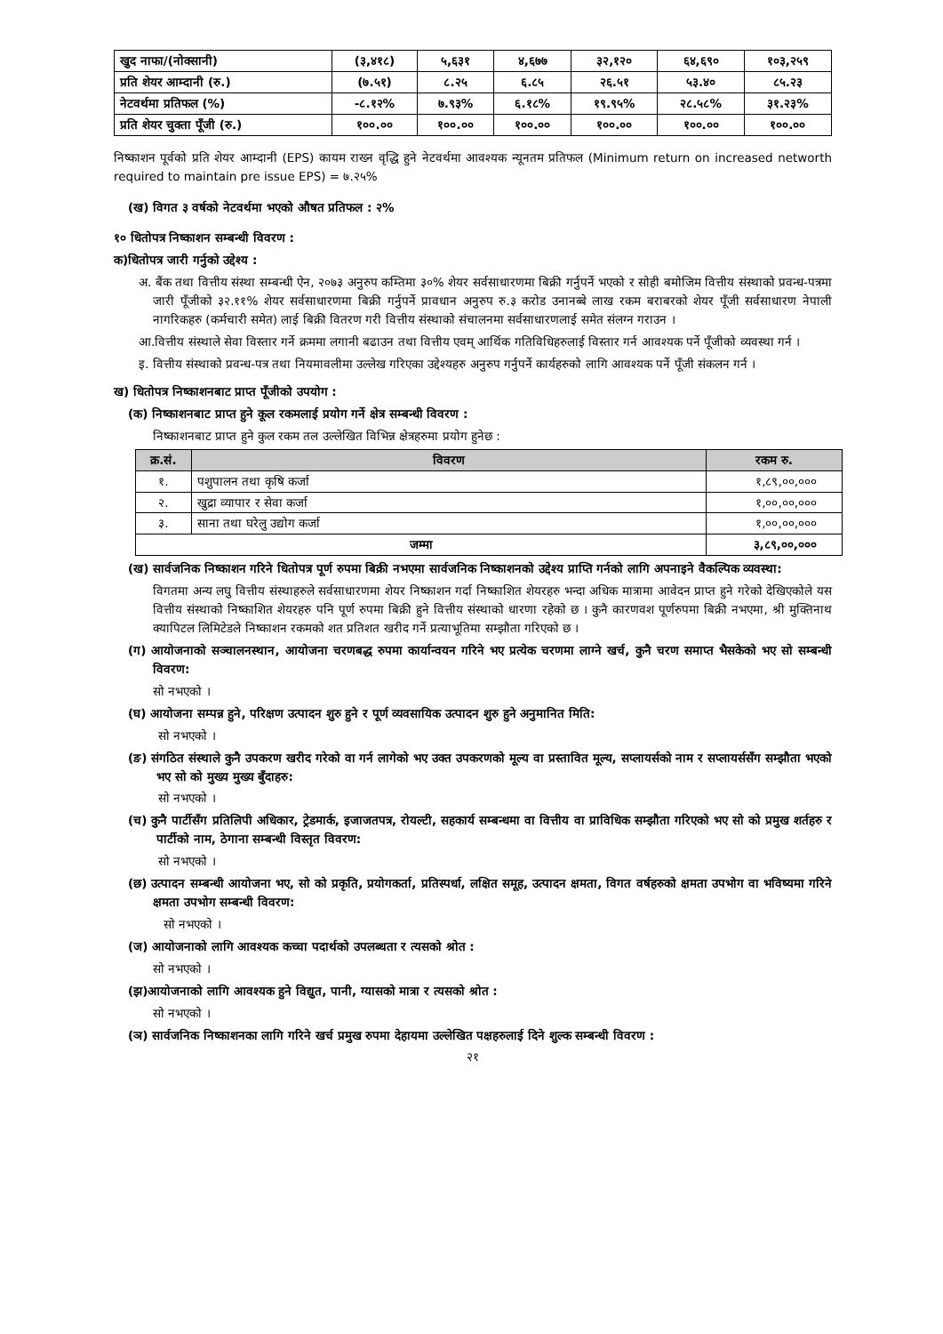| खुद नाफा/(नोक्सानी) | (३,४१८) | ५,६३१ | ४,६७७ | ३२,१२० | ६४,६९० | १०३,२५९ |
| प्रति शेयर आम्दानी (रु.) | (७.५१) | ८.२५ | ६.८५ | २६.५१ | ५३.४० | ८५.२३ |
| नेटवर्थमा प्रतिफल (%) | -८.१२% | ७.९३% | ६.१८% | १९.९५% | २८.५८% | ३१.२३% |
| प्रति शेयर चुक्ता पूँजी (रु.) | १००.०० | १००.०० | १००.०० | १००.०० | १००.०० | १००.०० |
निष्काशन पूर्वको प्रति शेयर आम्दानी (EPS) कायम राख्न वृद्धि हुने नेटवर्थमा आवश्यक न्यूनतम प्रतिफल (Minimum return on increased networth required to maintain pre issue EPS) = ७.२५%
(ख) विगत ३ वर्षको नेटवर्थमा भएको औषत प्रतिफल : २%
१० धितोपत्र निष्काशन सम्बन्धी विवरण :
क)धितोपत्र जारी गर्नुको उद्देश्य :
अ. बैंक तथा वित्तीय संस्था सम्बन्धी ऐन, २०७३ अनुरुप कम्तिमा ३०% शेयर सर्वसाधारणमा बिक्री गर्नुपर्ने भएको र सोही बमोजिम वित्तीय संस्थाको प्रवन्ध-पत्रमा जारी पूँजीको ३२.११% शेयर सर्वसाधारणमा बिक्री गर्नुपर्ने प्रावधान अनुरुप रु.३ करोड उनानब्बे लाख रकम बराबरको शेयर पूँजी सर्वसाधारण नेपाली नागरिकहरु (कर्मचारी समेत) लाई बिक्री वितरण गरी वित्तीय संस्थाको संचालनमा सर्वसाधारणलाई समेत संलग्न गराउन ।
आ.वित्तीय संस्थाले सेवा विस्तार गर्ने क्रममा लगानी बढाउन तथा वित्तीय एवम् आर्थिक गतिविधिहरुलाई विस्तार गर्न आवश्यक पर्ने पूँजीको व्यवस्था गर्न ।
इ. वित्तीय संस्थाको प्रवन्ध-पत्र तथा नियमावलीमा उल्लेख गरिएका उद्देश्यहरु अनुरुप गर्नुपर्ने कार्यहरुको लागि आवश्यक पर्ने पूँजी संकलन गर्न ।
ख) धितोपत्र निष्काशनबाट प्राप्त पूँजीको उपयोग :
(क) निष्काशनबाट प्राप्त हुने कूल रकमलाई प्रयोग गर्ने क्षेत्र सम्बन्धी विवरण :
निष्काशनबाट प्राप्त हुने कुल रकम तल उल्लेखित विभिन्न क्षेत्रहरुमा प्रयोग हुनेछ :
| क्र.सं. | विवरण | रकम रु. |
| --- | --- | --- |
| १. | पशुपालन तथा कृषि कर्जा | १,८९,००,००० |
| २. | खुद्रा व्यापार र सेवा कर्जा | १,००,००,००० |
| ३. | साना तथा घरेलु उद्योग कर्जा | १,००,००,००० |
| जम्मा | | ३,८९,००,००० |
(ख) सार्वजनिक निष्काशन गरिने धितोपत्र पूर्ण रुपमा बिक्री नभएमा सार्वजनिक निष्काशनको उद्देश्य प्राप्ति गर्नको लागि अपनाइने वैकल्पिक व्यवस्था:
विगतमा अन्य लघु वित्तीय संस्थाहरुले सर्वसाधारणमा शेयर निष्काशन गर्दा निष्काशित शेयरहरु भन्दा अधिक मात्रामा आवेदन प्राप्त हुने गरेको देखिएकोले यस वित्तीय संस्थाको निष्काशित शेयरहरु पनि पूर्ण रुपमा बिक्री हुने वित्तीय संस्थाको धारणा रहेको छ । कुनै कारणवश पूर्णरुपमा बिक्री नभएमा, श्री मुक्तिनाथ क्यापिटल लिमिटेडले निष्काशन रकमको शत प्रतिशत खरीद गर्ने प्रत्याभूतिमा सम्झौता गरिएको छ ।
(ग) आयोजनाको सञ्चालनस्थान, आयोजना चरणबद्ध रुपमा कार्यान्वयन गरिने भए प्रत्येक चरणमा लाग्ने खर्च, कुनै चरण समाप्त भैसकेको भए सो सम्बन्धी विवरण:
सो नभएको ।
(घ) आयोजना सम्पन्न हुने, परिक्षण उत्पादन शुरु हुने र पूर्ण व्यवसायिक उत्पादन शुरु हुने अनुमानित मिति:
सो नभएको ।
(ङ) संगठित संस्थाले कुनै उपकरण खरीद गरेको वा गर्न लागेको भए उक्त उपकरणको मूल्य वा प्रस्तावित मूल्य, सप्लायर्सको नाम र सप्लायर्ससँग सम्झौता भएको भए सो को मुख्य मुख्य बुँदाहरु:
सो नभएको ।
(च) कुनै पार्टीसँग प्रतिलिपी अधिकार, ट्रेडमार्क, इजाजतपत्र, रोयल्टी, सहकार्य सम्बन्धमा वा वित्तीय वा प्राविधिक सम्झौता गरिएको भए सो को प्रमुख शर्तहरु र पार्टीको नाम, ठेगाना सम्बन्धी विस्तृत विवरण:
सो नभएको ।
(छ) उत्पादन सम्बन्धी आयोजना भए, सो को प्रकृति, प्रयोगकर्ता, प्रतिस्पर्धा, लक्षित समूह, उत्पादन क्षमता, विगत वर्षहरुको क्षमता उपभोग वा भविष्यमा गरिने क्षमता उपभोग सम्बन्धी विवरण:
सो नभएको ।
(ज) आयोजनाको लागि आवश्यक कच्चा पदार्थको उपलब्धता र त्यसको श्रोत :
सो नभएको ।
(झ)आयोजनाको लागि आवश्यक हुने विद्युत, पानी, ग्यासको मात्रा र त्यसको श्रोत :
सो नभएको ।
(ञ) सार्वजनिक निष्काशनका लागि गरिने खर्च प्रमुख रुपमा देहायमा उल्लेखित पक्षहरुलाई दिने शुल्क सम्बन्धी विवरण :
२१